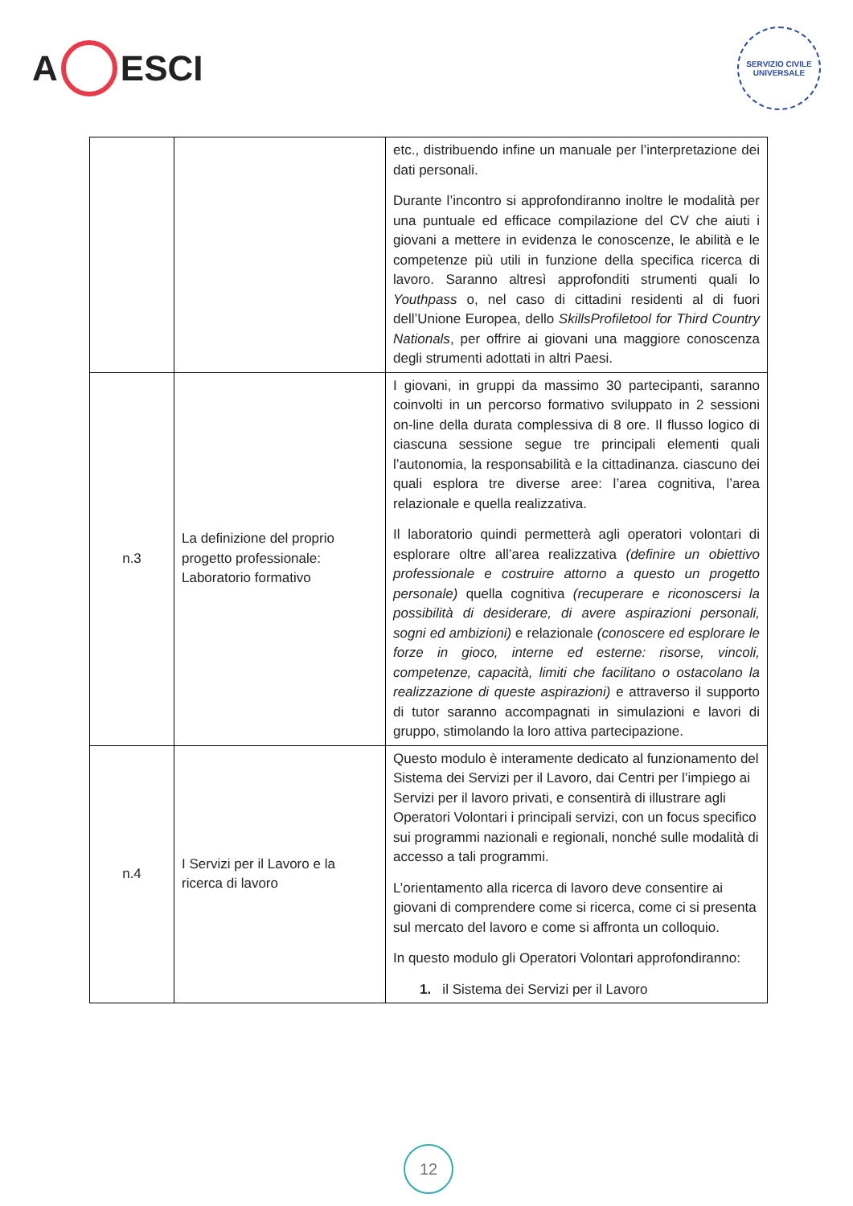A ESCI
SERVIZIO CIVILE UNIVERSALE
| | | etc., distribuendo infine un manuale per l’interpretazione dei dati personali. Durante l’incontro si approfondiranno inoltre le modalità per una puntuale ed efficace compilazione del CV che aiuti i giovani a mettere in evidenza le conoscenze, le abilità e le competenze più utili in funzione della specifica ricerca di lavoro. Saranno altresì approfonditi strumenti quali lo Youthpass o, nel caso di cittadini residenti al di fuori dell’Unione Europea, dello SkillsProfiletool for Third Country Nationals , per offrire ai giovani una maggiore conoscenza degli strumenti adottati in altri Paesi. |
| n.3 | La definizione del proprio progetto professionale: Laboratorio formativo | I giovani, in gruppi da massimo 30 partecipanti, saranno coinvolti in un percorso formativo sviluppato in 2 sessioni on-line della durata complessiva di 8 ore. Il flusso logico di ciascuna sessione segue tre principali elementi quali l’autonomia, la responsabilità e la cittadinanza. ciascuno dei quali esplora tre diverse aree: l’area cognitiva, l’area relazionale e quella realizzativa. Il laboratorio quindi permetterà agli operatori volontari di esplorare oltre all’area realizzativa (definire un obiettivo professionale e costruire attorno a questo un progetto personale) quella cognitiva (recuperare e riconoscersi la possibilità di desiderare, di avere aspirazioni personali, sogni ed ambizioni) e relazionale (conoscere ed esplorare le forze in gioco, interne ed esterne: risorse, vincoli, competenze, capacità, limiti che facilitano o ostacolano la realizzazione di queste aspirazioni) e attraverso il supporto di tutor saranno accompagnati in simulazioni e lavori di gruppo, stimolando la loro attiva partecipazione. |
| n.4 | I Servizi per il Lavoro e la ricerca di lavoro | Questo modulo è interamente dedicato al funzionamento del Sistema dei Servizi per il Lavoro, dai Centri per l’impiego ai Servizi per il lavoro privati, e consentirà di illustrare agli Operatori Volontari i principali servizi, con un focus specifico sui programmi nazionali e regionali, nonché sulle modalità di accesso a tali programmi. L’orientamento alla ricerca di lavoro deve consentire ai giovani di comprendere come si ricerca, come ci si presenta sul mercato del lavoro e come si affronta un colloquio. In questo modulo gli Operatori Volontari approfondiranno: 1. il Sistema dei Servizi per il Lavoro |
12